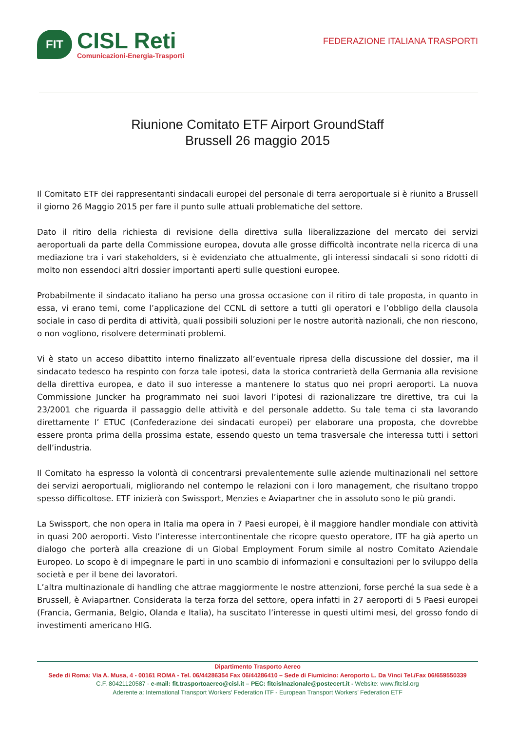FIT
CISL Reti
Comunicazioni-Energia-Trasporti
FEDERAZIONE ITALIANA TRASPORTI
Riunione Comitato ETF Airport GroundStaff
Brussell 26 maggio 2015
Il Comitato ETF dei rappresentanti sindacali europei del personale di terra aeroportuale si è riunito a Brussell il giorno 26 Maggio 2015 per fare il punto sulle attuali problematiche del settore.
Dato il ritiro della richiesta di revisione della direttiva sulla liberalizzazione del mercato dei servizi aeroportuali da parte della Commissione europea, dovuta alle grosse difficoltà incontrate nella ricerca di una mediazione tra i vari stakeholders, si è evidenziato che attualmente, gli interessi sindacali si sono ridotti di molto non essendoci altri dossier importanti aperti sulle questioni europee.
Probabilmente il sindacato italiano ha perso una grossa occasione con il ritiro di tale proposta, in quanto in essa, vi erano temi, come l’applicazione del CCNL di settore a tutti gli operatori e l’obbligo della clausola sociale in caso di perdita di attività, quali possibili soluzioni per le nostre autorità nazionali, che non riescono, o non vogliono, risolvere determinati problemi.
Vi è stato un acceso dibattito interno finalizzato all’eventuale ripresa della discussione del dossier, ma il sindacato tedesco ha respinto con forza tale ipotesi, data la storica contrarietà della Germania alla revisione della direttiva europea, e dato il suo interesse a mantenere lo status quo nei propri aeroporti. La nuova Commissione Juncker ha programmato nei suoi lavori l’ipotesi di razionalizzare tre direttive, tra cui la 23/2001 che riguarda il passaggio delle attività e del personale addetto. Su tale tema ci sta lavorando direttamente l’ ETUC (Confederazione dei sindacati europei) per elaborare una proposta, che dovrebbe essere pronta prima della prossima estate, essendo questo un tema trasversale che interessa tutti i settori dell’industria.
Il Comitato ha espresso la volontà di concentrarsi prevalentemente sulle aziende multinazionali nel settore dei servizi aeroportuali, migliorando nel contempo le relazioni con i loro management, che risultano troppo spesso difficoltose. ETF inizierà con Swissport, Menzies e Aviapartner che in assoluto sono le più grandi.
La Swissport, che non opera in Italia ma opera in 7 Paesi europei, è il maggiore handler mondiale con attività in quasi 200 aeroporti. Visto l’interesse intercontinentale che ricopre questo operatore, ITF ha già aperto un dialogo che porterà alla creazione di un Global Employment Forum simile al nostro Comitato Aziendale Europeo. Lo scopo è di impegnare le parti in uno scambio di informazioni e consultazioni per lo sviluppo della società e per il bene dei lavoratori.
L’altra multinazionale di handling che attrae maggiormente le nostre attenzioni, forse perché la sua sede è a Brussell, è Aviapartner. Considerata la terza forza del settore, opera infatti in 27 aeroporti di 5 Paesi europei (Francia, Germania, Belgio, Olanda e Italia), ha suscitato l’interesse in questi ultimi mesi, del grosso fondo di investimenti americano HIG.
Dipartimento Trasporto Aereo
Sede di Roma: Via A. Musa, 4 - 00161 ROMA - Tel. 06/44286354 Fax 06/44286410 – Sede di Fiumicino: Aeroporto L. Da Vinci Tel./Fax 06/659550339
C.F. 80421120587 - e-mail: fit.trasportoaereo@cisl.it – PEC: fitcislnazionale@postecert.it - Website: www.fitcisl.org
Aderente a: International Transport Workers’ Federation ITF - European Transport Workers’ Federation ETF